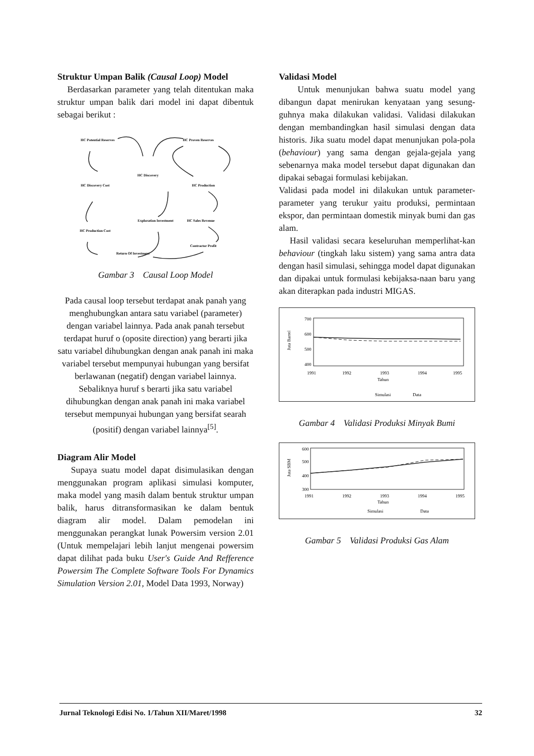Struktur Umpan Balik (Causal Loop) Model
Berdasarkan parameter yang telah ditentukan maka struktur umpan balik dari model ini dapat dibentuk sebagai berikut :
HC Potential Reserves
HC Proven Reserves
HC Discovery
HC Discovery Cost
HC Production
Exploration Investment
HC Sales Revenue
HC Production Cost
Contractor Profit
Return Of Investment
Gambar 3 Causal Loop Model
Pada causal loop tersebut terdapat anak panah yang menghubungkan antara satu variabel (parameter) dengan variabel lainnya. Pada anak panah tersebut terdapat huruf o (oposite direction) yang berarti jika satu variabel dihubungkan dengan anak panah ini maka variabel tersebut mempunyai hubungan yang bersifat berlawanan (negatif) dengan variabel lainnya. Sebaliknya huruf s berarti jika satu variabel dihubungkan dengan anak panah ini maka variabel tersebut mempunyai hubungan yang bersifat searah (positif) dengan variabel lainnya<sup>[5]</sup>.
Diagram Alir Model
Supaya suatu model dapat disimulasikan dengan menggunakan program aplikasi simulasi komputer, maka model yang masih dalam bentuk struktur umpan balik, harus ditransformasikan ke dalam bentuk diagram alir model. Dalam pemodelan ini menggunakan perangkat lunak Powersim version 2.01 (Untuk mempelajari lebih lanjut mengenai powersim dapat dilihat pada buku User's Guide And Refference Powersim The Complete Software Tools For Dynamics Simulation Version 2.01, Model Data 1993, Norway)
Validasi Model
Untuk menunjukan bahwa suatu model yang dibangun dapat menirukan kenyataan yang sesung-guhnya maka dilakukan validasi. Validasi dilakukan dengan membandingkan hasil simulasi dengan data historis. Jika suatu model dapat menunjukan pola-pola (behaviour) yang sama dengan gejala-gejala yang sebenarnya maka model tersebut dapat digunakan dan dipakai sebagai formulasi kebijakan.
Validasi pada model ini dilakukan untuk parameter-parameter yang terukur yaitu produksi, permintaan ekspor, dan permintaan domestik minyak bumi dan gas alam.
Hasil validasi secara keseluruhan memperlihat-kan behaviour (tingkah laku sistem) yang sama antra data dengan hasil simulasi, sehingga model dapat digunakan dan dipakai untuk formulasi kebijaksa-naan baru yang akan diterapkan pada industri MIGAS.
700
600
500
400
Juta Barrel
1991
1992
1993
1994
1995
Tahun
Simulasi
Data
Gambar 4 Validasi Produksi Minyak Bumi
600
500
400
300
Juta SBM
1991
1992
1993
1994
1995
Tahun
Simulasi
Data
Gambar 5 Validasi Produksi Gas Alam
Jurnal Teknologi Edisi No. 1/Tahun XII/Maret/1998 32